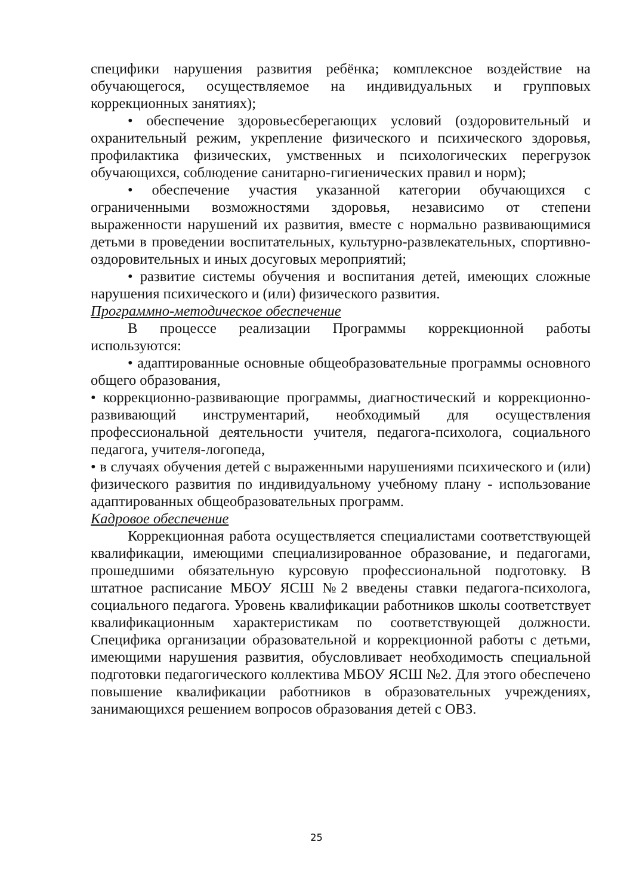специфики нарушения развития ребёнка; комплексное воздействие на обучающегося, осуществляемое на индивидуальных и групповых коррекционных занятиях);
• обеспечение здоровьесберегающих условий (оздоровительный и охранительный режим, укрепление физического и психического здоровья, профилактика физических, умственных и психологических перегрузок обучающихся, соблюдение санитарно-гигиенических правил и норм);
• обеспечение участия указанной категории обучающихся с ограниченными возможностями здоровья, независимо от степени выраженности нарушений их развития, вместе с нормально развивающимися детьми в проведении воспитательных, культурно-развлекательных, спортивно-оздоровительных и иных досуговых мероприятий;
• развитие системы обучения и воспитания детей, имеющих сложные нарушения психического и (или) физического развития.
Программно-методическое обеспечение
В процессе реализации Программы коррекционной работы используются:
• адаптированные основные общеобразовательные программы основного общего образования,
• коррекционно-развивающие программы, диагностический и коррекционно-развивающий инструментарий, необходимый для осуществления профессиональной деятельности учителя, педагога-психолога, социального педагога, учителя-логопеда,
• в случаях обучения детей с выраженными нарушениями психического и (или) физического развития по индивидуальному учебному плану - использование адаптированных общеобразовательных программ.
Кадровое обеспечение
Коррекционная работа осуществляется специалистами соответствующей квалификации, имеющими специализированное образование, и педагогами, прошедшими обязательную курсовую профессиональной подготовку. В штатное расписание МБОУ ЯСШ №2 введены ставки педагога-психолога, социального педагога. Уровень квалификации работников школы соответствует квалификационным характеристикам по соответствующей должности. Специфика организации образовательной и коррекционной работы с детьми, имеющими нарушения развития, обусловливает необходимость специальной подготовки педагогического коллектива МБОУ ЯСШ №2. Для этого обеспечено повышение квалификации работников в образовательных учреждениях, занимающихся решением вопросов образования детей с ОВЗ.
25